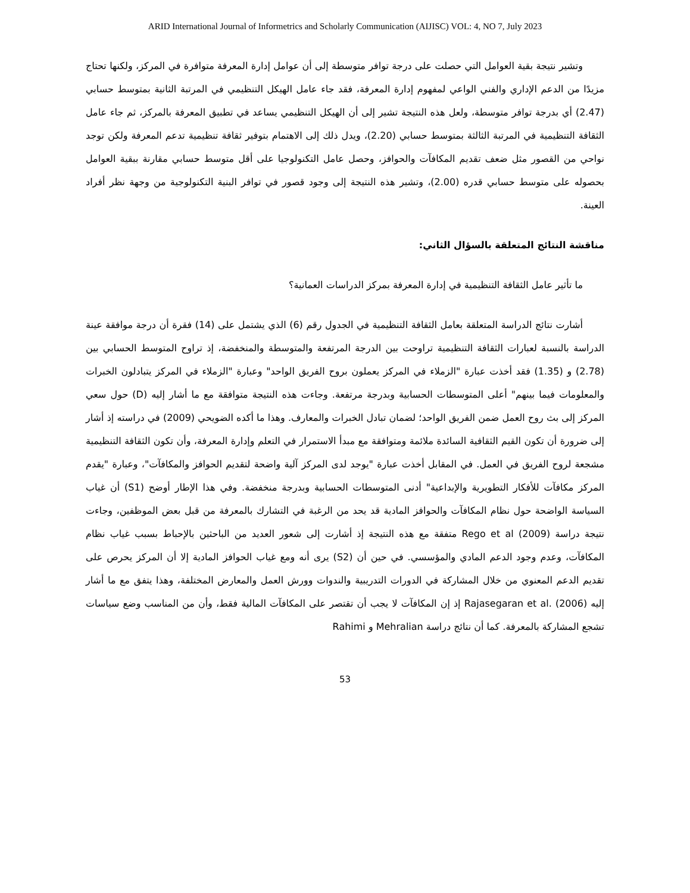ARID International Journal of Informetrics and Scholarly Communication (AIJISC) VOL: 4, NO 7, July 2023
وتشير نتيجة بقية العوامل التي حصلت على درجة توافر متوسطة إلى أن عوامل إدارة المعرفة متوافرة في المركز، ولكنها تحتاج مزيدًا من الدعم الإداري والفني الواعي لمفهوم إدارة المعرفة، فقد جاء عامل الهيكل التنظيمي في المرتبة الثانية بمتوسط حسابي (2.47) أي بدرجة توافر متوسطة، ولعل هذه النتيجة تشير إلى أن الهيكل التنظيمي يساعد في تطبيق المعرفة بالمركز، ثم جاء عامل الثقافة التنظيمية في المرتبة الثالثة بمتوسط حسابي (2.20)، ويدل ذلك إلى الاهتمام بتوفير ثقافة تنظيمية تدعم المعرفة ولكن توجد نواحي من القصور مثل ضعف تقديم المكافآت والحوافز، وحصل عامل التكنولوجيا على أقل متوسط حسابي مقارنة ببقية العوامل بحصوله على متوسط حسابي قدره (2.00)، وتشير هذه النتيجة إلى وجود قصور في توافر البنية التكنولوجية من وجهة نظر أفراد العينة.
مناقشة النتائج المتعلقة بالسؤال الثاني:
ما تأثير عامل الثقافة التنظيمية في إدارة المعرفة بمركز الدراسات العمانية؟
أشارت نتائج الدراسة المتعلقة بعامل الثقافة التنظيمية في الجدول رقم (6) الذي يشتمل على (14) فقرة أن درجة موافقة عينة الدراسة بالنسبة لعبارات الثقافة التنظيمية تراوحت بين الدرجة المرتفعة والمتوسطة والمنخفضة، إذ تراوح المتوسط الحسابي بين (2.78) و (1.35) فقد أخذت عبارة "الزملاء في المركز يعملون بروح الفريق الواحد" وعبارة "الزملاء في المركز يتبادلون الخبرات والمعلومات فيما بينهم" أعلى المتوسطات الحسابية وبدرجة مرتفعة. وجاءت هذه النتيجة متوافقة مع ما أشار إليه (D) حول سعي المركز إلى بث روح العمل ضمن الفريق الواحد؛ لضمان تبادل الخبرات والمعارف. وهذا ما أكده الضويحي (2009) في دراسته إذ أشار إلى ضرورة أن تكون القيم الثقافية السائدة ملائمة ومتوافقة مع مبدأ الاستمرار في التعلم وإدارة المعرفة، وأن تكون الثقافة التنظيمية مشجعة لروح الفريق في العمل. في المقابل أخذت عبارة "يوجد لدى المركز آلية واضحة لتقديم الحوافز والمكافآت"، وعبارة "يقدم المركز مكافآت للأفكار التطويرية والإبداعية" أدنى المتوسطات الحسابية وبدرجة منخفضة. وفي هذا الإطار أوضح (S1) أن غياب السياسة الواضحة حول نظام المكافآت والحوافز المادية قد يحد من الرغبة في التشارك بالمعرفة من قبل بعض الموظفين، وجاءت نتيجة دراسة Rego et al (2009) متفقة مع هذه النتيجة إذ أشارت إلى شعور العديد من الباحثين بالإحباط بسبب غياب نظام المكافآت، وعدم وجود الدعم المادي والمؤسسي. في حين أن (S2) يرى أنه ومع غياب الحوافز المادية إلا أن المركز يحرص على تقديم الدعم المعنوي من خلال المشاركة في الدورات التدريبية والندوات وورش العمل والمعارض المختلفة، وهذا يتفق مع ما أشار إليه Rajasegaran et al. (2006) إذ إن المكافآت لا يجب أن تقتصر على المكافآت المالية فقط، وأن من المناسب وضع سياسات تشجع المشاركة بالمعرفة. كما أن نتائج دراسة Mehralian و Rahimi
53